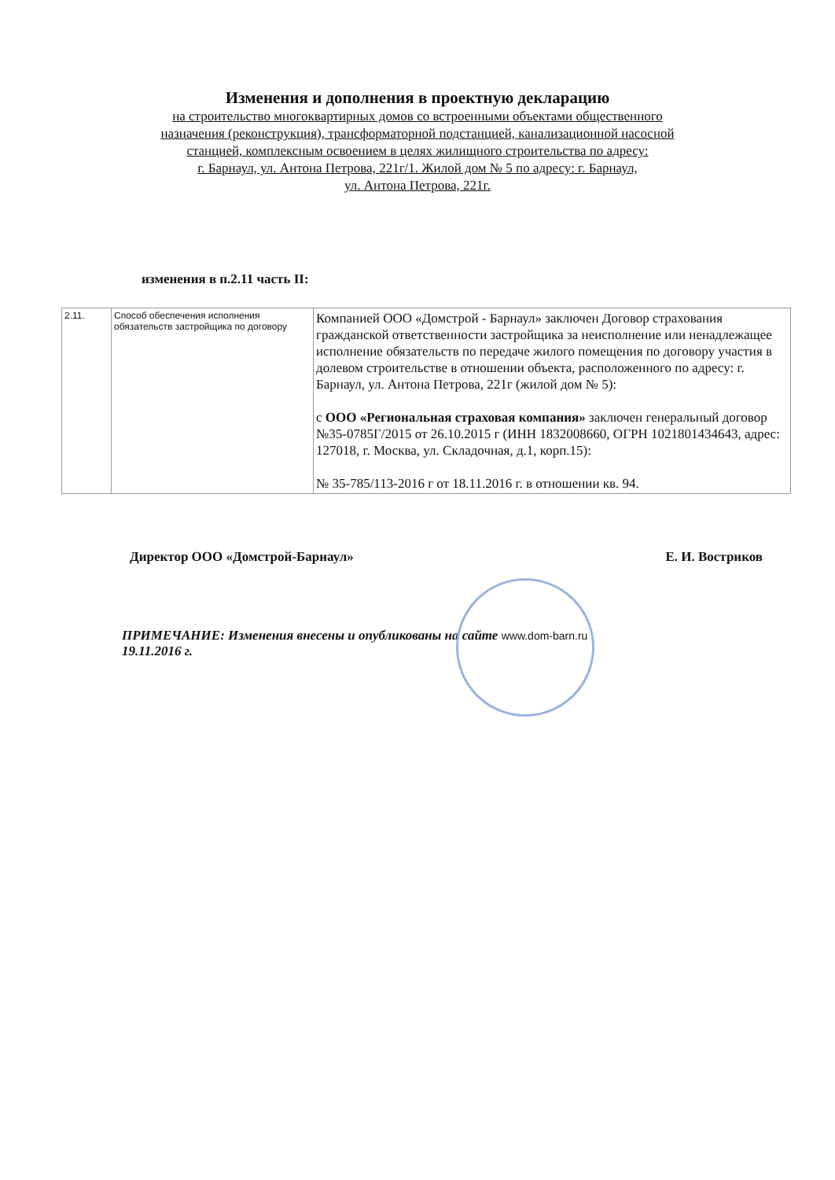Изменения и дополнения в проектную декларацию
на строительство многоквартирных домов со встроенными объектами общественного
назначения (реконструкция), трансформаторной подстанцией, канализационной насосной
станцией, комплексным освоением в целях жилищного строительства по адресу:
г. Барнаул, ул. Антона Петрова, 221г/1. Жилой дом № 5 по адресу: г. Барнаул,
ул. Антона Петрова, 221г.
изменения в п.2.11 часть II:
| 2.11. | Способ обеспечения исполнения обязательств застройщика по договору | Компанией ООО «Домстрой - Барнаул» заключен Договор страхования гражданской ответственности застройщика за неисполнение или ненадлежащее исполнение обязательств по передаче жилого помещения по договору участия в долевом строительстве в отношении объекта, расположенного по адресу: г. Барнаул, ул. Антона Петрова, 221г (жилой дом № 5): с ООО «Региональная страховая компания» заключен генеральный договор №35-0785Г/2015 от 26.10.2015 г (ИНН 1832008660, ОГРН 1021801434643, адрес: 127018, г. Москва, ул. Складочная, д.1, корп.15): № 35-785/113-2016 г от 18.11.2016 г. в отношении кв. 94. |
Директор ООО «Домстрой-Барнаул» Е. И. Востриков
ПРИМЕЧАНИЕ: Изменения внесены и опубликованы на сайте www.dom-barn.ru
19.11.2016 г.